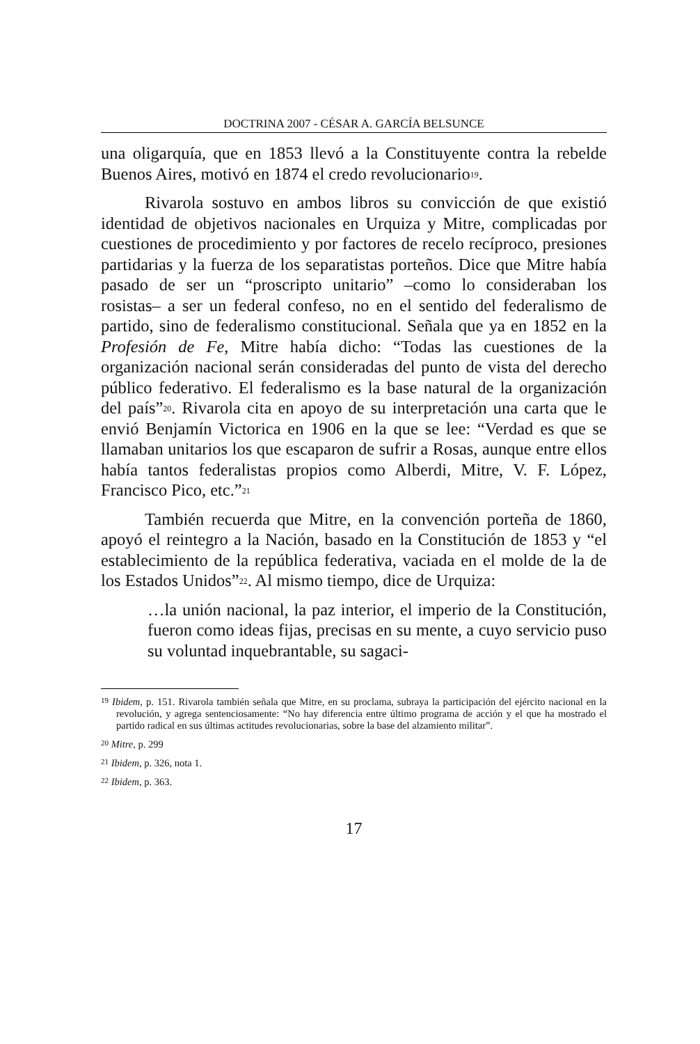DOCTRINA 2007 - CÉSAR A. GARCÍA BELSUNCE
una oligarquía, que en 1853 llevó a la Constituyente contra la rebelde Buenos Aires, motivó en 1874 el credo revolucionario<sup>19</sup>.
Rivarola sostuvo en ambos libros su convicción de que existió identidad de objetivos nacionales en Urquiza y Mitre, complicadas por cuestiones de procedimiento y por factores de recelo recíproco, presiones partidarias y la fuerza de los separatistas porteños. Dice que Mitre había pasado de ser un “proscripto unitario” –como lo consideraban los rosistas– a ser un federal confeso, no en el sentido del federalismo de partido, sino de federalismo constitucional. Señala que ya en 1852 en la Profesión de Fe, Mitre había dicho: “Todas las cuestiones de la organización nacional serán consideradas del punto de vista del derecho público federativo. El federalismo es la base natural de la organización del país”<sup>20</sup>. Rivarola cita en apoyo de su interpretación una carta que le envió Benjamín Victorica en 1906 en la que se lee: “Verdad es que se llamaban unitarios los que escaparon de sufrir a Rosas, aunque entre ellos había tantos federalistas propios como Alberdi, Mitre, V. F. López, Francisco Pico, etc.”<sup>21</sup>
También recuerda que Mitre, en la convención porteña de 1860, apoyó el reintegro a la Nación, basado en la Constitución de 1853 y “el establecimiento de la república federativa, vaciada en el molde de la de los Estados Unidos”<sup>22</sup>. Al mismo tiempo, dice de Urquiza:
…la unión nacional, la paz interior, el imperio de la Constitución, fueron como ideas fijas, precisas en su mente, a cuyo servicio puso su voluntad inquebrantable, su sagaci-
<sup>19</sup> Ibidem, p. 151. Rivarola también señala que Mitre, en su proclama, subraya la participación del ejército nacional en la revolución, y agrega sentenciosamente: “No hay diferencia entre último programa de acción y el que ha mostrado el partido radical en sus últimas actitudes revolucionarias, sobre la base del alzamiento militar”.
<sup>20</sup> Mitre, p. 299
<sup>21</sup> Ibidem, p. 326, nota 1.
<sup>22</sup> Ibidem, p. 363.
17